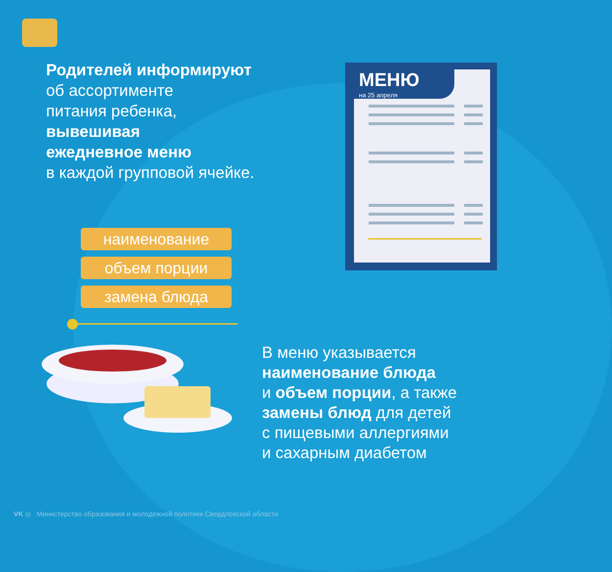Родителей информируют
об ассортименте
питания ребенка,
вывешивая
ежедневное меню
в каждой групповой ячейке.
МЕНЮ
на 25 апреля
наименование
объем порции
замена блюда
В меню указывается
наименование блюда
и объем порции, а также
замены блюд для детей
с пищевыми аллергиями
и сахарным диабетом
VK ◎ Министерство образования и молодежной политики Свердловской области